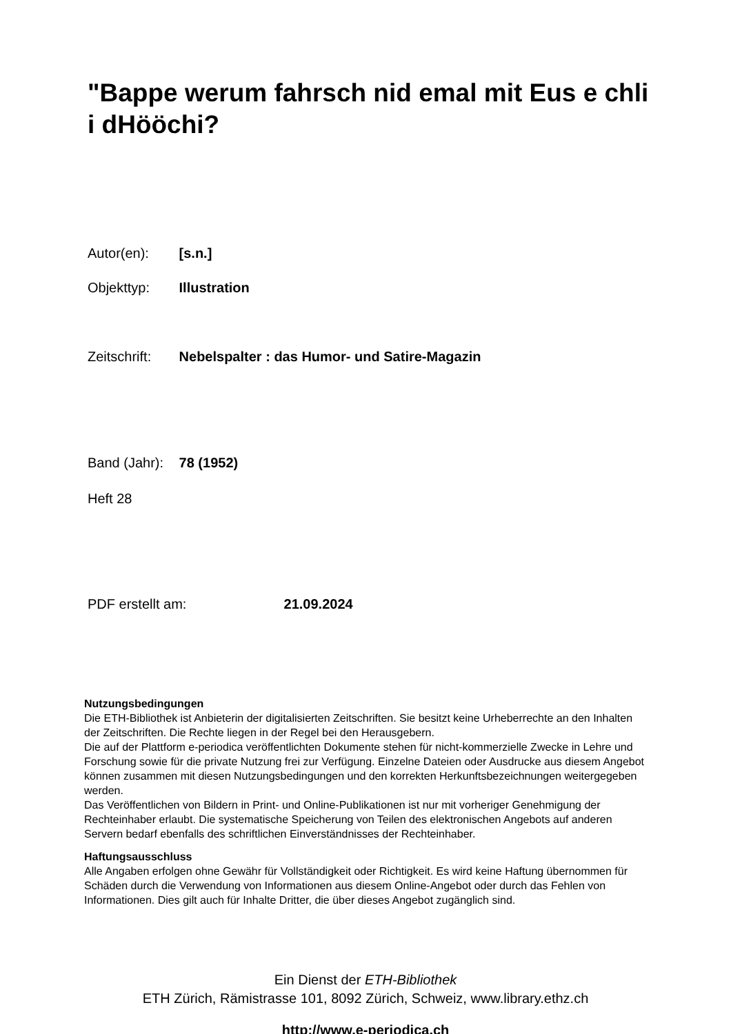"Bappe werum fahrsch nid emal mit Eus e chli i dHööchi?
Autor(en): [s.n.]
Objekttyp: Illustration
Zeitschrift: Nebelspalter : das Humor- und Satire-Magazin
Band (Jahr): 78 (1952)
Heft 28
PDF erstellt am: 21.09.2024
Nutzungsbedingungen
Die ETH-Bibliothek ist Anbieterin der digitalisierten Zeitschriften. Sie besitzt keine Urheberrechte an den Inhalten der Zeitschriften. Die Rechte liegen in der Regel bei den Herausgebern.
Die auf der Plattform e-periodica veröffentlichten Dokumente stehen für nicht-kommerzielle Zwecke in Lehre und Forschung sowie für die private Nutzung frei zur Verfügung. Einzelne Dateien oder Ausdrucke aus diesem Angebot können zusammen mit diesen Nutzungsbedingungen und den korrekten Herkunftsbezeichnungen weitergegeben werden.
Das Veröffentlichen von Bildern in Print- und Online-Publikationen ist nur mit vorheriger Genehmigung der Rechteinhaber erlaubt. Die systematische Speicherung von Teilen des elektronischen Angebots auf anderen Servern bedarf ebenfalls des schriftlichen Einverständnisses der Rechteinhaber.
Haftungsausschluss
Alle Angaben erfolgen ohne Gewähr für Vollständigkeit oder Richtigkeit. Es wird keine Haftung übernommen für Schäden durch die Verwendung von Informationen aus diesem Online-Angebot oder durch das Fehlen von Informationen. Dies gilt auch für Inhalte Dritter, die über dieses Angebot zugänglich sind.
Ein Dienst der ETH-Bibliothek
ETH Zürich, Rämistrasse 101, 8092 Zürich, Schweiz, www.library.ethz.ch
http://www.e-periodica.ch